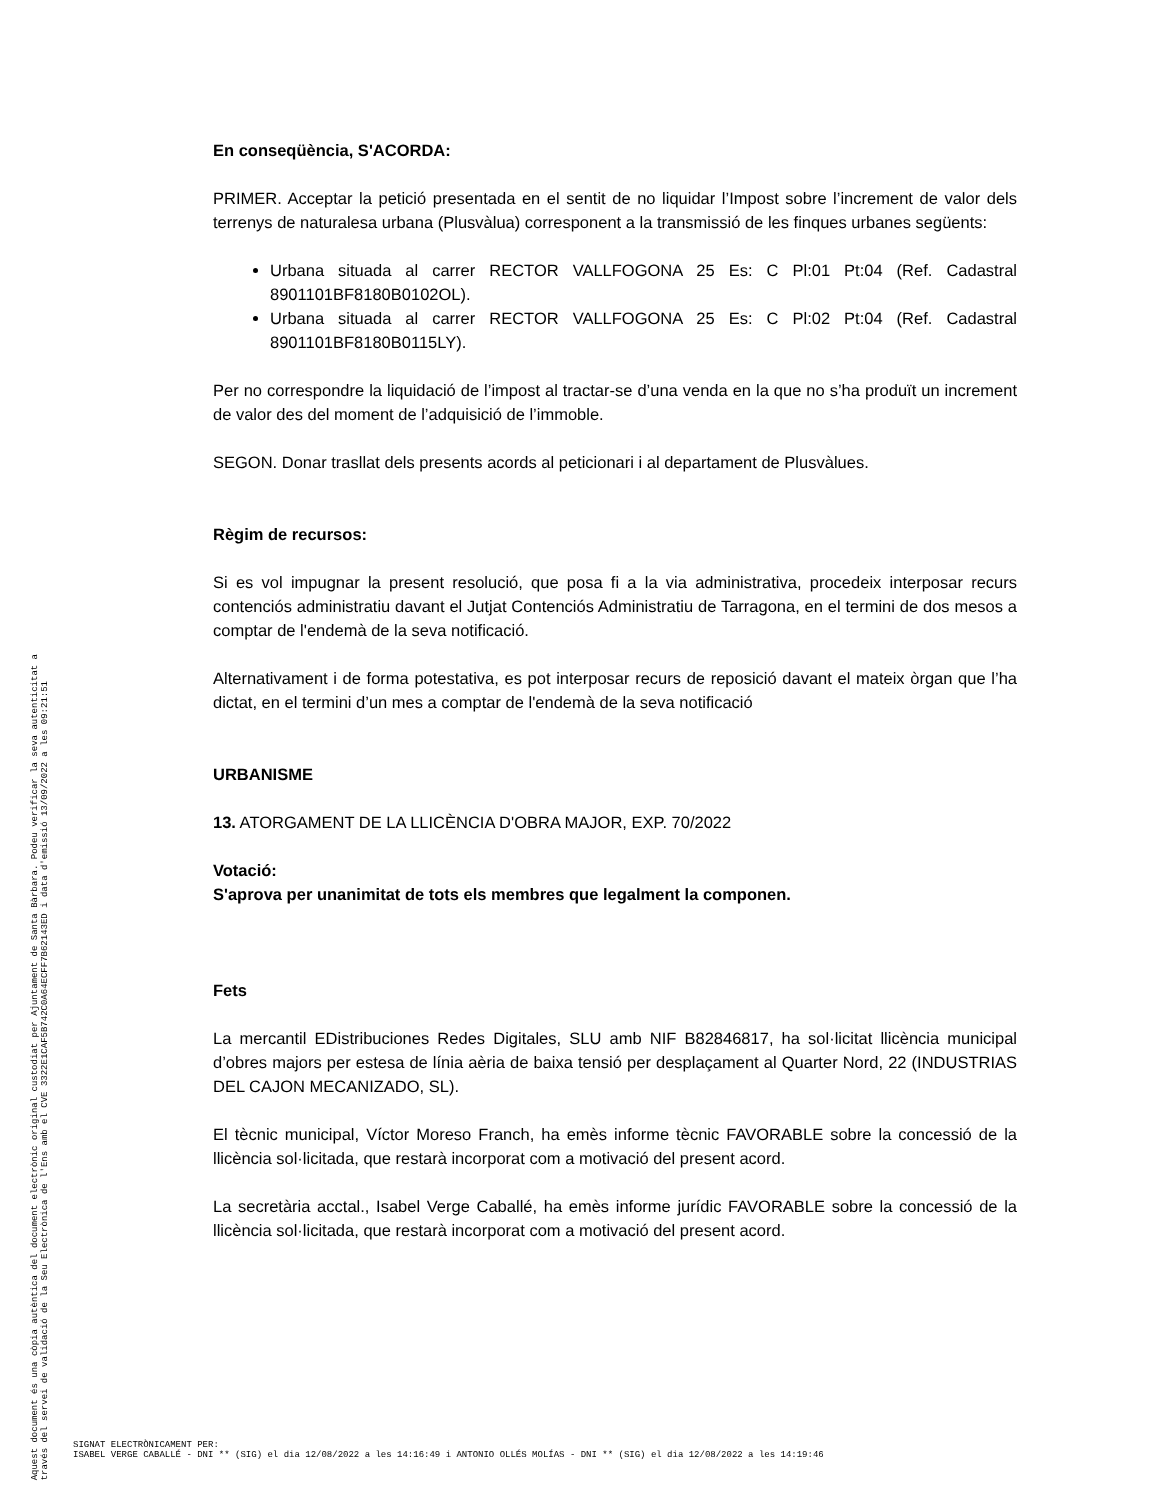Aquest document és una còpia autèntica del document electrònic original custodiat per Ajuntament de Santa Bàrbara. Podeu verificar la seva autenticitat a
través del servei de validació de la Seu Electrònica de l'Ens amb el CVE 3322E1CAF5B742C0A64ECFF7B62143ED i data d'emissió 13/09/2022 a les 09:21:51
En conseqüència, S'ACORDA:
PRIMER. Acceptar la petició presentada en el sentit de no liquidar l’Impost sobre l’increment de valor dels terrenys de naturalesa urbana (Plusvàlua) corresponent a la transmissió de les finques urbanes següents:
Urbana situada al carrer RECTOR VALLFOGONA 25 Es: C Pl:01 Pt:04 (Ref. Cadastral 8901101BF8180B0102OL).
Urbana situada al carrer RECTOR VALLFOGONA 25 Es: C Pl:02 Pt:04 (Ref. Cadastral 8901101BF8180B0115LY).
Per no correspondre la liquidació de l’impost al tractar-se d’una venda en la que no s’ha produït un increment de valor des del moment de l’adquisició de l’immoble.
SEGON. Donar trasllat dels presents acords al peticionari i al departament de Plusvàlues.
Règim de recursos:
Si es vol impugnar la present resolució, que posa fi a la via administrativa, procedeix interposar recurs contenciós administratiu davant el Jutjat Contenciós Administratiu de Tarragona, en el termini de dos mesos a comptar de l'endemà de la seva notificació.
Alternativament i de forma potestativa, es pot interposar recurs de reposició davant el mateix òrgan que l’ha dictat, en el termini d’un mes a comptar de l'endemà de la seva notificació
URBANISME
13. ATORGAMENT DE LA LLICÈNCIA D'OBRA MAJOR, EXP. 70/2022
Votació:
S'aprova per unanimitat de tots els membres que legalment la componen.
Fets
La mercantil EDistribuciones Redes Digitales, SLU amb NIF B82846817, ha sol·licitat llicència municipal d’obres majors per estesa de línia aèria de baixa tensió per desplaçament al Quarter Nord, 22 (INDUSTRIAS DEL CAJON MECANIZADO, SL).
El tècnic municipal, Víctor Moreso Franch, ha emès informe tècnic FAVORABLE sobre la concessió de la llicència sol·licitada, que restarà incorporat com a motivació del present acord.
La secretària acctal., Isabel Verge Caballé, ha emès informe jurídic FAVORABLE sobre la concessió de la llicència sol·licitada, que restarà incorporat com a motivació del present acord.
SIGNAT ELECTRÒNICAMENT PER:
ISABEL VERGE CABALLÉ - DNI ** (SIG) el dia 12/08/2022 a les 14:16:49 i ANTONIO OLLÉS MOLÍAS - DNI ** (SIG) el dia 12/08/2022 a les 14:19:46